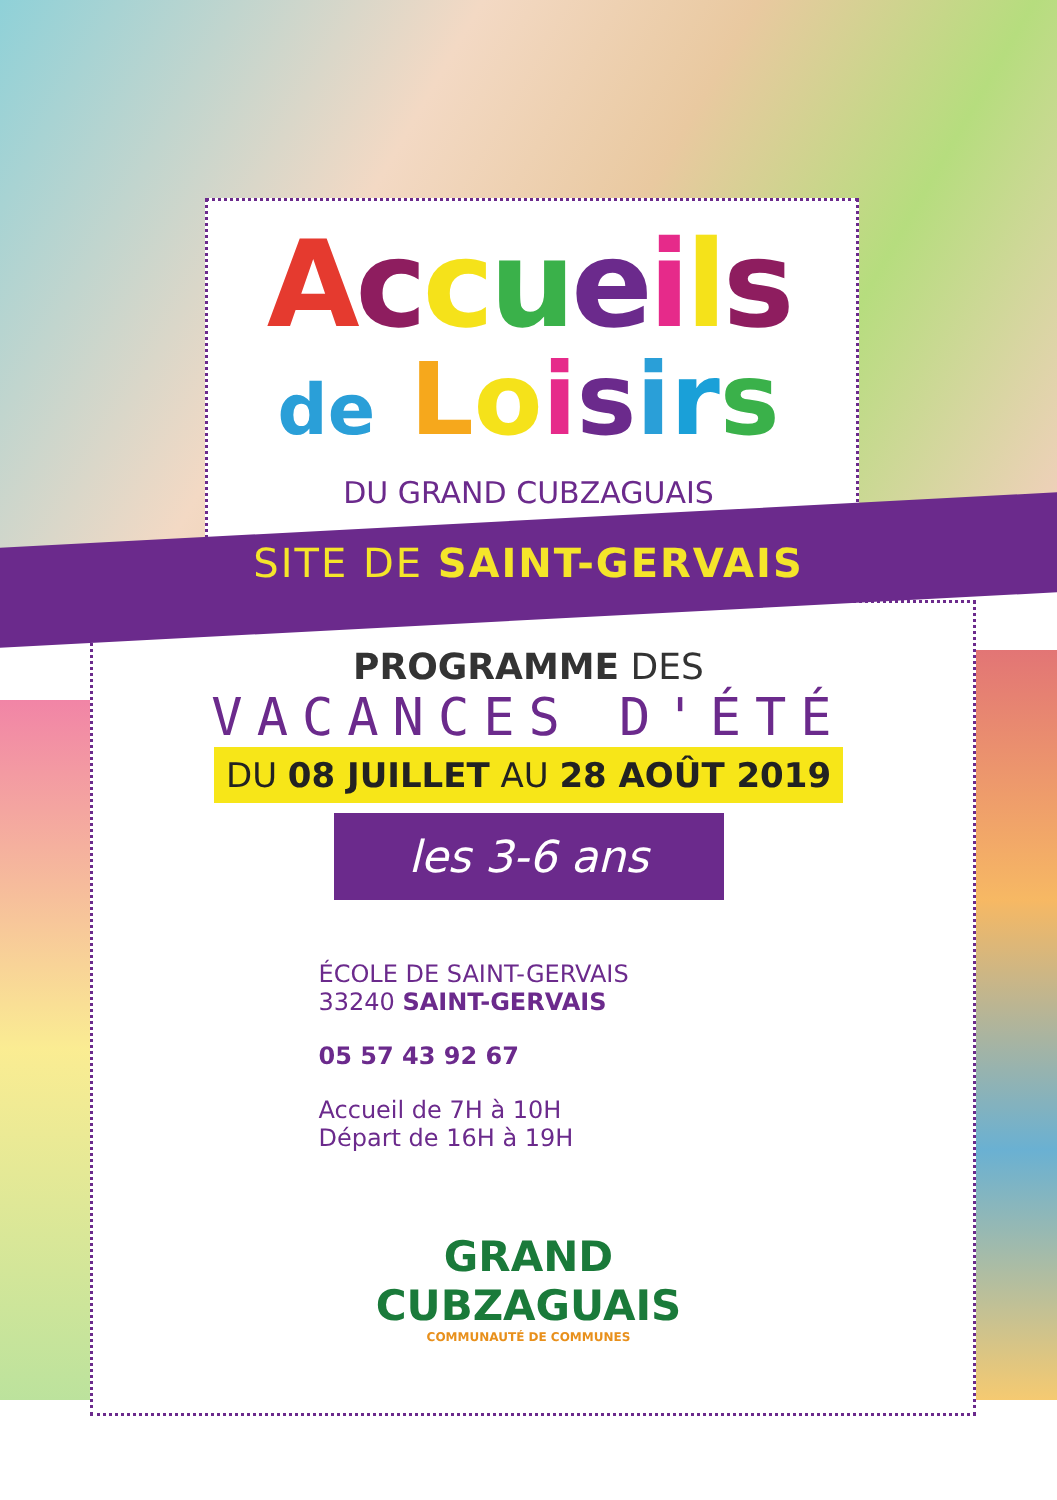Accueils
de Loisirs
DU GRAND CUBZAGUAIS
SITE DE SAINT-GERVAIS
PROGRAMME DES
VACANCES D'ÉTÉ
DU 08 JUILLET AU 28 AOÛT 2019
les 3-6 ans
ÉCOLE DE SAINT-GERVAIS
33240 SAINT-GERVAIS
05 57 43 92 67
Accueil de 7H à 10H
Départ de 16H à 19H
GRAND
CUBZAGUAIS
COMMUNAUTÉ DE COMMUNES